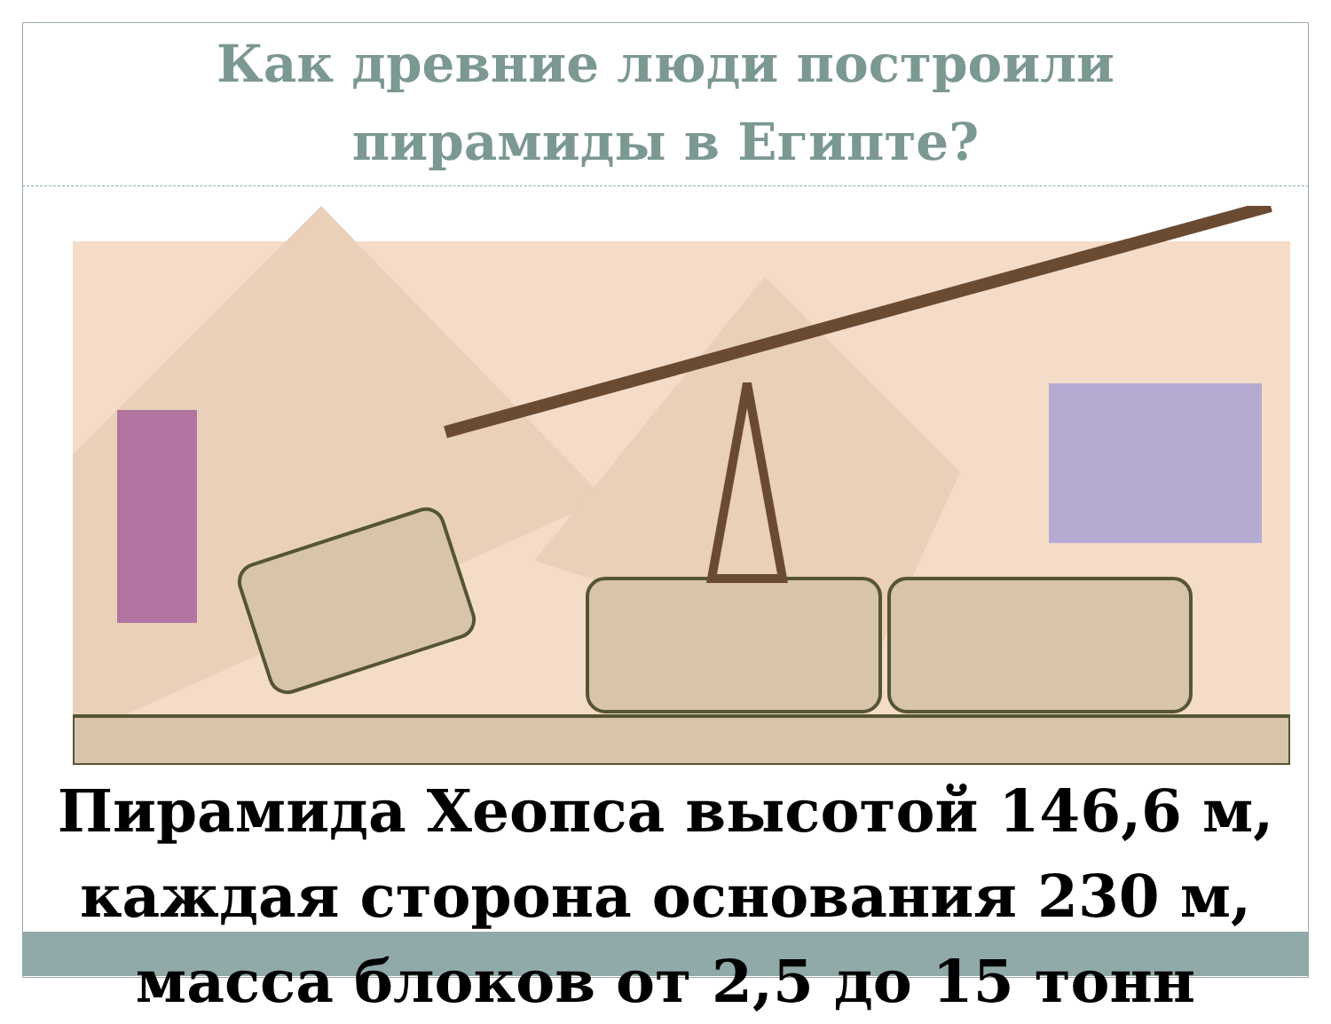Как древние люди построили
пирамиды в Египте?
Пирамида Хеопса высотой 146,6 м, каждая сторона основания 230 м, масса блоков от 2,5 до 15 тонн